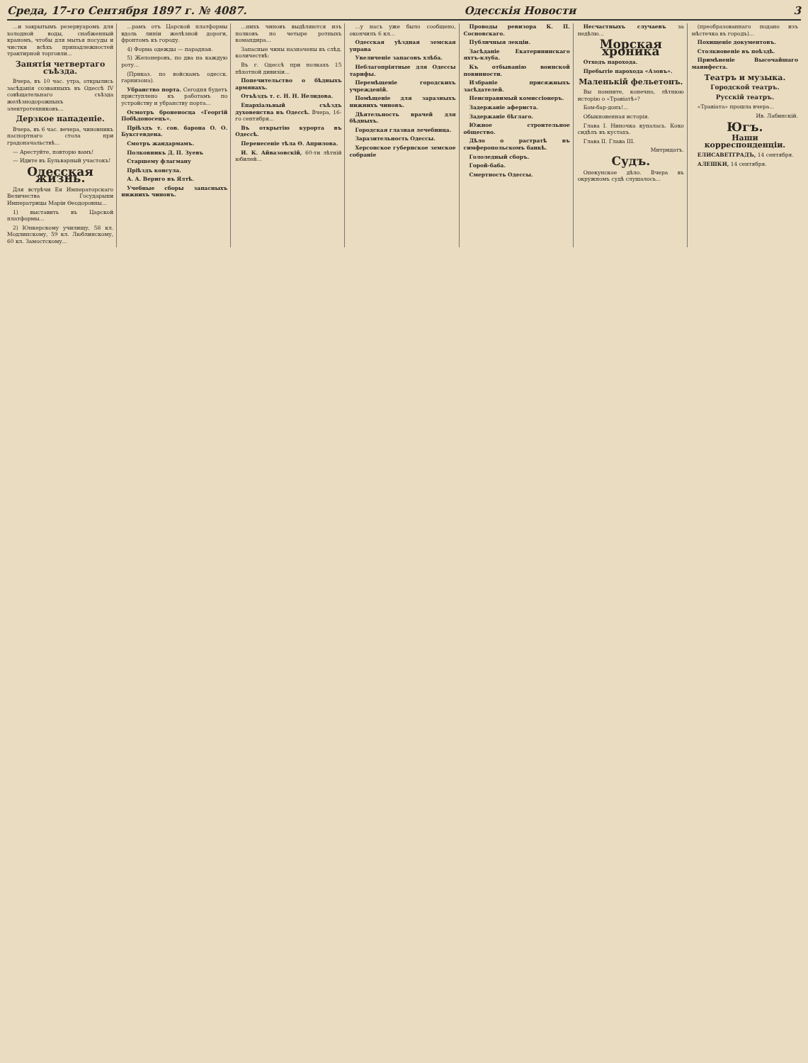Среда, 17-го Сентября 1897 г. № 4087. Одесскія Новости 3
...и закрытымъ резервуаромъ для холодной воды, снабженный краномъ, чтобы для мытья посуды и чистки всѣхъ принадлежностей трактирной торговли...
Занятія четвертаго съѣзда.
Вчера, въ 10 час. утра, открылись засѣданія созванныхъ въ Одессѣ IV совѣщательнаго съѣзда желѣзнодорожныхъ электротехниковъ...
Дерзкое нападеніе.
Вчера, въ 6 час. вечера, чиновникъ паспортнаго стола при градоначальствѣ...
— Арестуйте, повторю вамъ!
— Идите въ Бульварный участокъ!
Одесская жизнь.
Для встрѣчи Ея Императорскаго Величества Государыни Императрицы Маріи Ѳеодоровны...
1) выставить въ Царской платформы...
2) Юнкерскому училищу, 58 кл. Модлинскому, 59 кл. Люблинскому, 60 кл. Замостскому...
...рамъ отъ Царской платформы вдоль линіи желѣзной дороги, фронтомъ къ городу.
4) Форма одежды — парадная.
5) Желонеровъ, по два на каждую роту...
(Приказ. по войскамъ одесск. гарнизона).
Убранство порта. Сегодня будетъ приступлено къ работамъ по устройству и убранству порта...
Осмотръ броненосца «Георгій Побѣдоносецъ».
Пріѣздъ т. сов. барона О. О. Буксгевдена.
Смотръ жандармамъ.
Полковникъ Д. П. Зуевъ
Старшему флагману
Пріѣздъ консула.
А. А. Вериго въ Ялтѣ.
Учебные сборы запасныхъ нижнихъ чиновъ.
...нихъ чиновъ выдѣляются изъ полковъ по четыре ротныхъ командира...
Запасные чины назначены въ слѣд. количествѣ:
Въ г. Одессѣ при полкахъ 15 пѣхотной дивизіи...
Попечительство о бѣдныхъ армянахъ.
Отъѣздъ т. с. Н. Н. Нелидова.
Епархіальный съѣздъ духовенства въ Одессѣ. Вчера, 16-го сентября...
Въ открытію курорта въ Одессѣ.
Перенесеніе тѣла Ѳ. Априлова.
И. К. Айвазовскій, 60-ти лѣтній юбилей...
...у насъ уже было сообщено, окончилъ 6 кл...
Одесская уѣздная земская управа
Увеличеніе запасовъ хлѣба.
Неблагопріятные для Одессы тарифы.
Перемѣщеніе городскихъ учрежденій.
Помѣщеніе для заразныхъ нижнихъ чиновъ.
Дѣятельность врачей для бѣдныхъ.
Городская глазная лечебница.
Заразительность Одессы.
Херсонское губернское земское собраніе
Проводы ревизора К. П. Сосновскаго.
Публичныя лекціи.
Засѣданіе Екатерининскаго яхтъ-клуба.
Къ отбыванію воинской повинности.
Избраніе присяжныхъ засѣдателей.
Неисправимый комиссіонеръ.
Задержаніе аферистa.
Задержаніе бѣглаго.
Южное строительное общество.
Дѣло о растратѣ въ симферопольскомъ банкѣ.
Гололедный сборъ.
Горой-баба.
Смертность Одессы.
Несчастныхъ случаевъ за недѣлю...
Морская хроника
Отходъ парохода.
Пребытіе парохода «Азовъ».
Маленькій фельетонъ.
Вы помните, конечно, лѣтнюю исторію о «Травіатѣ»?
Бом-бар-донъ!...
Обыкновенная исторія.
Глава I. Ниночка купалась. Коко сидѣлъ въ кустахъ.
Глава II. Глава III.
Митридатъ.
Судъ.
Опекунское дѣло. Вчера въ окружномъ судѣ слушалось...
(преобразованнаго подано изъ мѣстечка въ городъ)...
Похищеніе документовъ.
Столкновеніе въ поѣздѣ.
Примѣненіе Высочайшаго манифеста.
Театръ и музыка.
Городской театръ.
Русскій театръ.
«Травіата» прошла вчера...
Ив. Лабинскій.
Югъ.
Наши корреспонденціи.
ЕЛИСАВЕТГРАДЪ, 14 сентября.
АЛЕШКИ, 14 сентября.